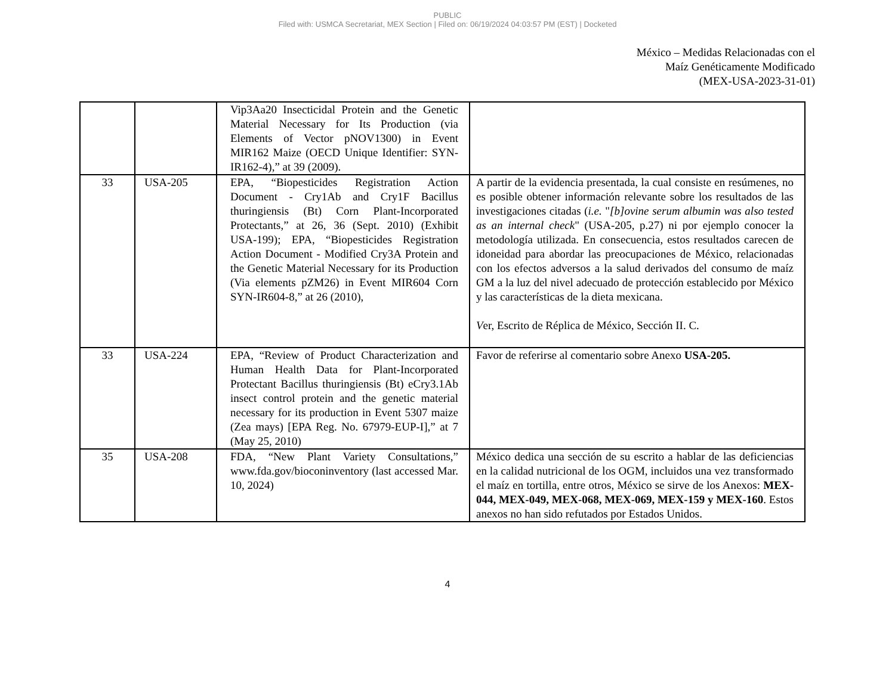PUBLIC
Filed with: USMCA Secretariat, MEX Section | Filed on: 06/19/2024 04:03:57 PM (EST) | Docketed
México – Medidas Relacionadas con el
Maíz Genéticamente Modificado
(MEX-USA-2023-31-01)
| | | Vip3Aa20 Insecticidal Protein and the Genetic Material Necessary for Its Production (via Elements of Vector pNOV1300) in Event MIR162 Maize (OECD Unique Identifier: SYN-IR162-4),” at 39 (2009). | |
| 33 | USA-205 | EPA, “Biopesticides Registration Action Document - Cry1Ab and Cry1F Bacillus thuringiensis (Bt) Corn Plant-Incorporated Protectants,” at 26, 36 (Sept. 2010) (Exhibit USA-199); EPA, “Biopesticides Registration Action Document - Modified Cry3A Protein and the Genetic Material Necessary for its Production (Via elements pZM26) in Event MIR604 Corn SYN-IR604-8,” at 26 (2010), | A partir de la evidencia presentada, la cual consiste en resúmenes, no es posible obtener información relevante sobre los resultados de las investigaciones citadas ( i.e. " [b]ovine serum albumin was also tested as an internal check " (USA-205, p.27) ni por ejemplo conocer la metodología utilizada. En consecuencia, estos resultados carecen de idoneidad para abordar las preocupaciones de México, relacionadas con los efectos adversos a la salud derivados del consumo de maíz GM a la luz del nivel adecuado de protección establecido por México y las características de la dieta mexicana. V er, Escrito de Réplica de México, Sección II. C. |
| 33 | USA-224 | EPA, “Review of Product Characterization and Human Health Data for Plant-Incorporated Protectant Bacillus thuringiensis (Bt) eCry3.1Ab insect control protein and the genetic material necessary for its production in Event 5307 maize (Zea mays) [EPA Reg. No. 67979-EUP-I],” at 7 (May 25, 2010) | Favor de referirse al comentario sobre Anexo USA-205. |
| 35 | USA-208 | FDA, “New Plant Variety Consultations,” www.fda.gov/bioconinventory (last accessed Mar. 10, 2024) | México dedica una sección de su escrito a hablar de las deficiencias en la calidad nutricional de los OGM, incluidos una vez transformado el maíz en tortilla, entre otros, México se sirve de los Anexos: MEX-044, MEX-049, MEX-068, MEX-069, MEX-159 y MEX-160 . Estos anexos no han sido refutados por Estados Unidos. |
4